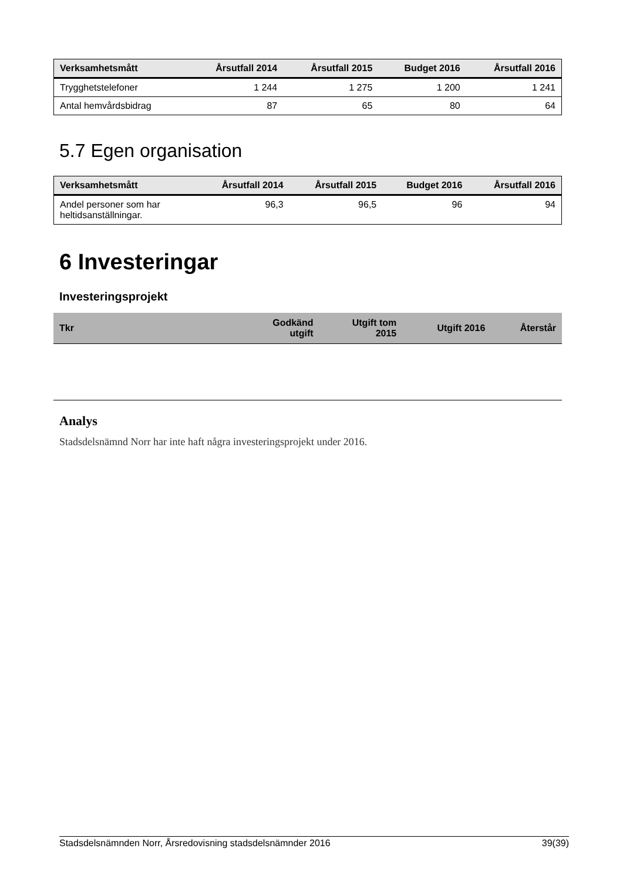| Verksamhetsmått | Årsutfall 2014 | Årsutfall 2015 | Budget 2016 | Årsutfall 2016 |
| --- | --- | --- | --- | --- |
| Trygghetstelefoner | 1 244 | 1 275 | 1 200 | 1 241 |
| Antal hemvårdsbidrag | 87 | 65 | 80 | 64 |
5.7 Egen organisation
| Verksamhetsmått | Årsutfall 2014 | Årsutfall 2015 | Budget 2016 | Årsutfall 2016 |
| --- | --- | --- | --- | --- |
| Andel personer som har heltidsanställningar. | 96,3 | 96,5 | 96 | 94 |
6 Investeringar
Investeringsprojekt
| Tkr | Godkänd utgift | Utgift tom 2015 | Utgift 2016 | Återstår |
| --- | --- | --- | --- | --- |
Analys
Stadsdelsnämnd Norr har inte haft några investeringsprojekt under 2016.
Stadsdelsnämnden Norr, Årsredovisning stadsdelsnämnder 2016 39(39)